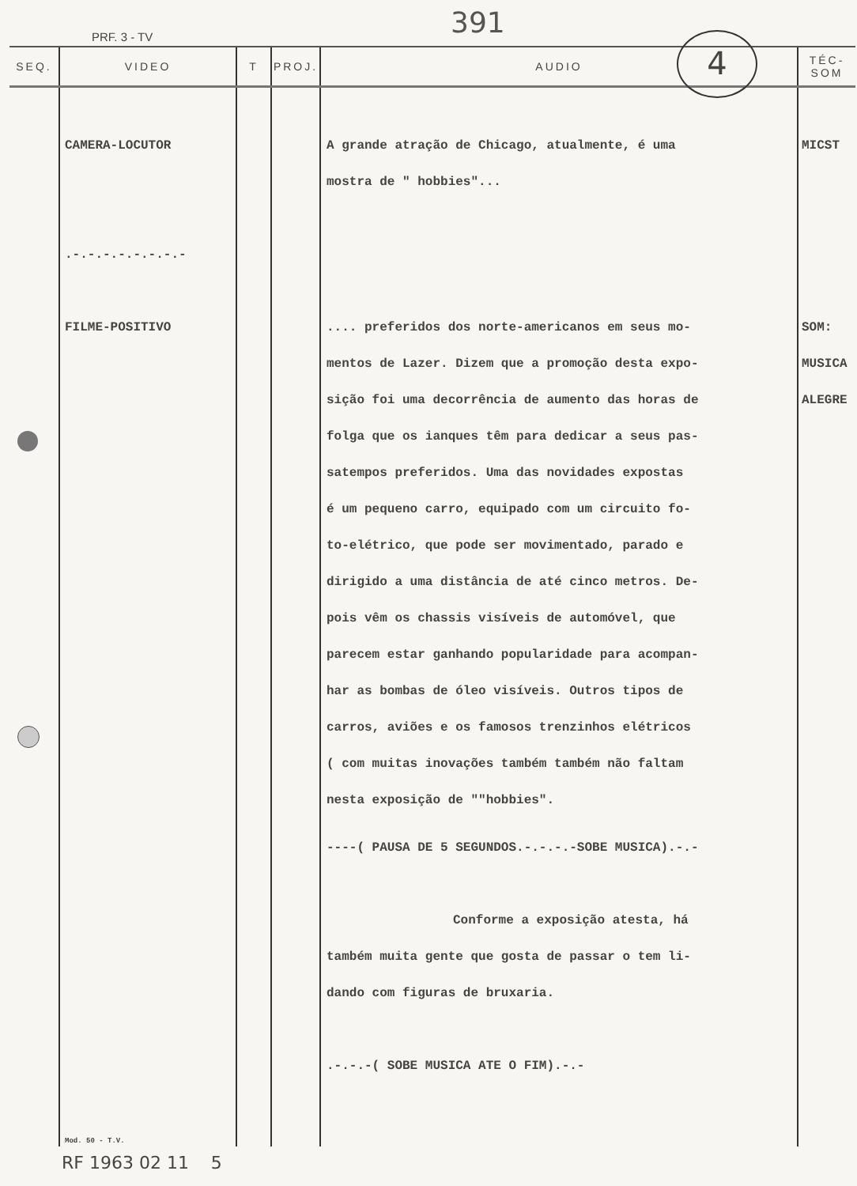PRF. 3 - TV 391
4
| SEQ. | VIDEO | T | PROJ. | AUDIO | TÉC-SOM |
| --- | --- | --- | --- | --- | --- |
| | CAMERA-LOCUTOR .-.-.-.-.-.-.-.- FILME-POSITIVO Mod. 50 - T.V. | | | A grande atração de Chicago, atualmente, é uma mostra de " hobbies"... .... preferidos dos norte-americanos em seus mo- mentos de Lazer. Dizem que a promoção desta expo- sição foi uma decorrência de aumento das horas de folga que os ianques têm para dedicar a seus pas- satempos preferidos. Uma das novidades expostas é um pequeno carro, equipado com um circuito fo- to-elétrico, que pode ser movimentado, parado e dirigido a uma distância de até cinco metros. De- pois vêm os chassis visíveis de automóvel, que parecem estar ganhando popularidade para acompan- har as bombas de óleo visíveis. Outros tipos de carros, aviões e os famosos trenzinhos elétricos ( com muitas inovações também também não faltam nesta exposição de ""hobbies". ----( PAUSA DE 5 SEGUNDOS.-.-.-.-SOBE MUSICA).-.- Conforme a exposição atesta, há também muita gente que gosta de passar o tem li- dando com figuras de bruxaria. .-.-.-( SOBE MUSICA ATE O FIM).-.- | MICST SOM: MUSICA ALEGRE |
RF 1963 02 11 5